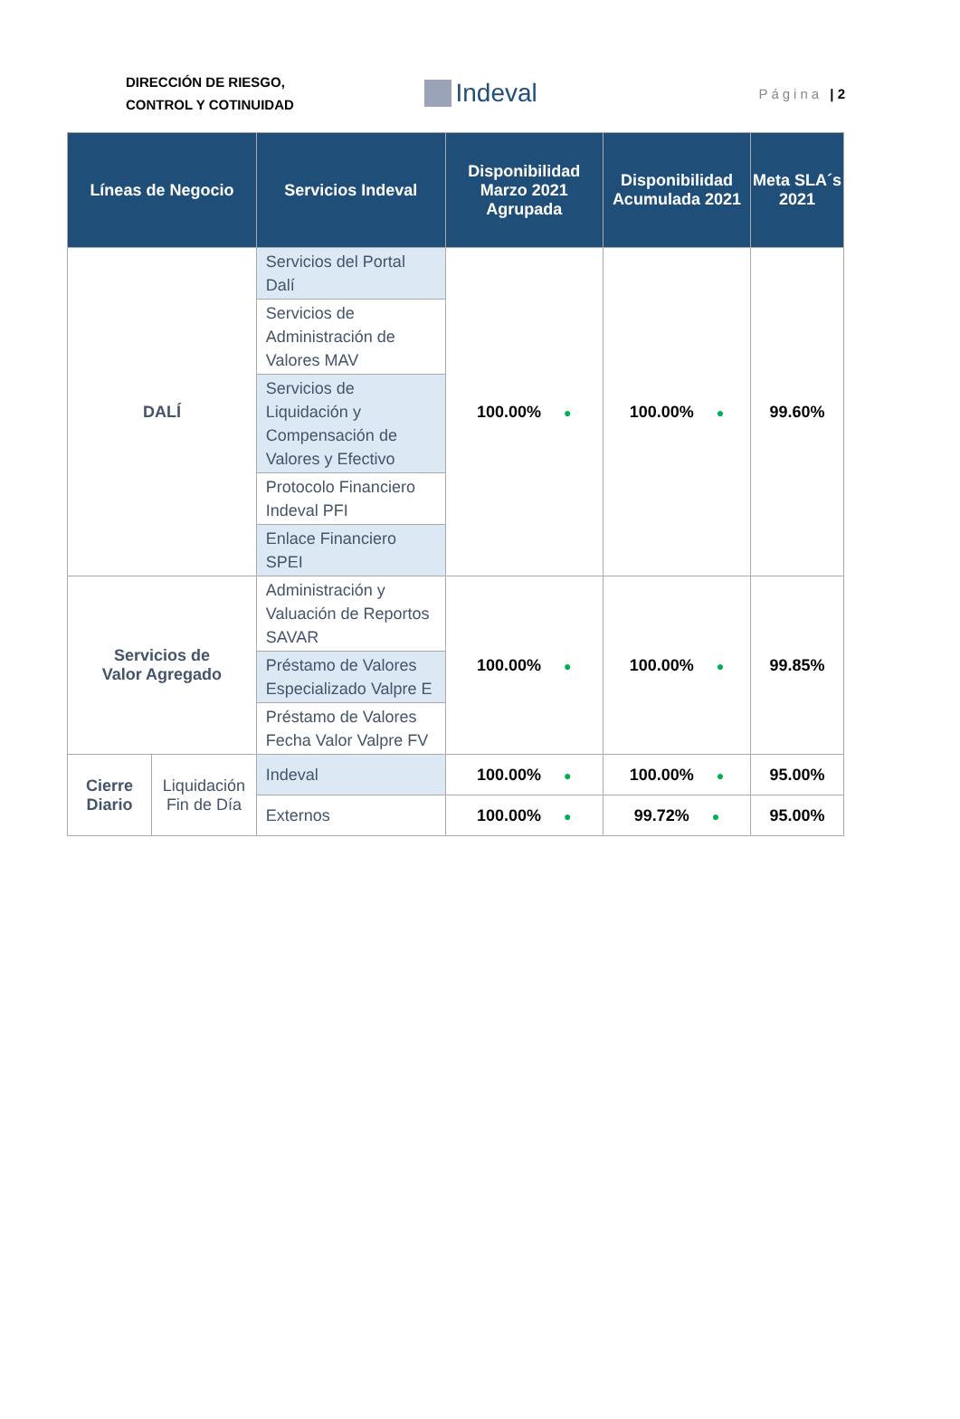DIRECCIÓN DE RIESGO,
CONTROL Y COTINUIDAD
Indeval
Página | 2
| Líneas de Negocio | | Servicios Indeval | Disponibilidad Marzo 2021 Agrupada | Disponibilidad Acumulada 2021 | Meta SLA´s 2021 |
| --- | --- | --- | --- | --- | --- |
| DALÍ | | Servicios del Portal Dalí | 100.00% ● | 100.00% ● | 99.60% |
| | | Servicios de Administración de Valores MAV | | | |
| | | Servicios de Liquidación y Compensación de Valores y Efectivo | | | |
| | | Protocolo Financiero Indeval PFI | | | |
| | | Enlace Financiero SPEI | | | |
| Servicios de Valor Agregado | | Administración y Valuación de Reportos SAVAR | 100.00% ● | 100.00% ● | 99.85% |
| | | Préstamo de Valores Especializado Valpre E | | | |
| | | Préstamo de Valores Fecha Valor Valpre FV | | | |
| Cierre Diario | Liquidación Fin de Día | Indeval | 100.00% ● | 100.00% ● | 95.00% |
| | | Externos | 100.00% ● | 99.72% ● | 95.00% |